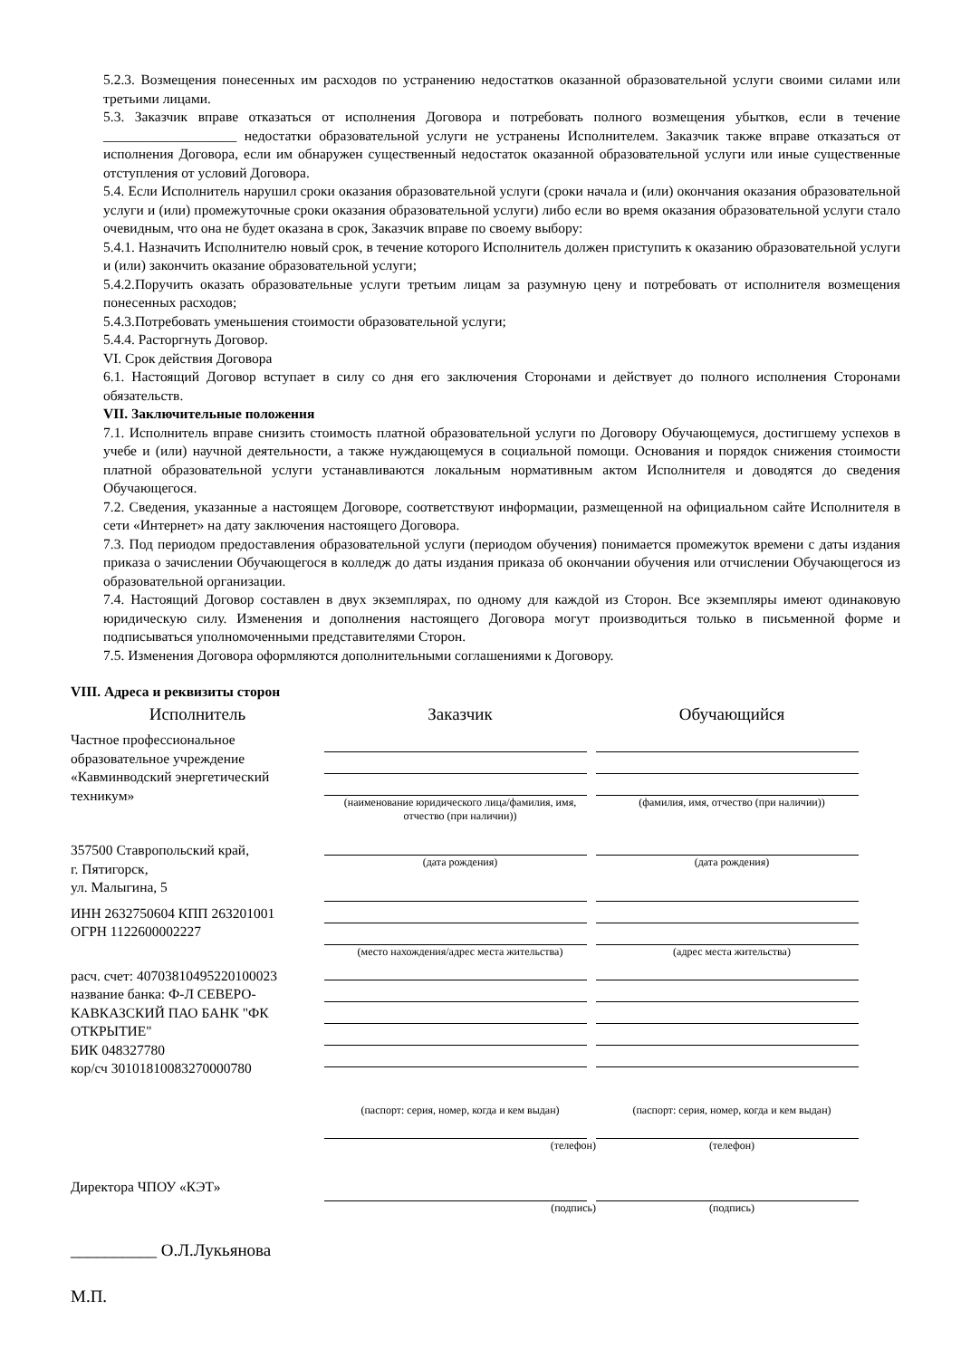5.2.3. Возмещения понесенных им расходов по устранению недостатков оказанной образовательной услуги своими силами или третьими лицами.
5.3. Заказчик вправе отказаться от исполнения Договора и потребовать полного возмещения убытков, если в течение ___________________ недостатки образовательной услуги не устранены Исполнителем. Заказчик также вправе отказаться от исполнения Договора, если им обнаружен существенный недостаток оказанной образовательной услуги или иные существенные отступления от условий Договора.
5.4. Если Исполнитель нарушил сроки оказания образовательной услуги (сроки начала и (или) окончания оказания образовательной услуги и (или) промежуточные сроки оказания образовательной услуги) либо если во время оказания образовательной услуги стало очевидным, что она не будет оказана в срок, Заказчик вправе по своему выбору:
5.4.1. Назначить Исполнителю новый срок, в течение которого Исполнитель должен приступить к оказанию образовательной услуги и (или) закончить оказание образовательной услуги;
5.4.2.Поручить оказать образовательные услуги третьим лицам за разумную цену и потребовать от исполнителя возмещения понесенных расходов;
5.4.3.Потребовать уменьшения стоимости образовательной услуги;
5.4.4. Расторгнуть Договор.
VI. Срок действия Договора
6.1. Настоящий Договор вступает в силу со дня его заключения Сторонами и действует до полного исполнения Сторонами обязательств.
VII. Заключительные положения
7.1. Исполнитель вправе снизить стоимость платной образовательной услуги по Договору Обучающемуся, достигшему успехов в учебе и (или) научной деятельности, а также нуждающемуся в социальной помощи. Основания и порядок снижения стоимости платной образовательной услуги устанавливаются локальным нормативным актом Исполнителя и доводятся до сведения Обучающегося.
7.2. Сведения, указанные а настоящем Договоре, соответствуют информации, размещенной на официальном сайте Исполнителя в сети «Интернет» на дату заключения настоящего Договора.
7.3. Под периодом предоставления образовательной услуги (периодом обучения) понимается промежуток времени с даты издания приказа о зачислении Обучающегося в колледж до даты издания приказа об окончании обучения или отчислении Обучающегося из образовательной организации.
7.4. Настоящий Договор составлен в двух экземплярах, по одному для каждой из Сторон. Все экземпляры имеют одинаковую юридическую силу. Изменения и дополнения настоящего Договора могут производиться только в письменной форме и подписываться уполномоченными представителями Сторон.
7.5. Изменения Договора оформляются дополнительными соглашениями к Договору.
VIII. Адреса и реквизиты сторон
Исполнитель
Частное профессиональное образовательное учреждение «Кавминводский энергетический техникум»
357500 Ставропольский край,
г. Пятигорск,
ул. Малыгина, 5
ИНН 2632750604 КПП 263201001
ОГРН 1122600002227
расч. счет: 40703810495220100023
название банка: Ф-Л СЕВЕРО-КАВКАЗСКИЙ ПАО БАНК "ФК ОТКРЫТИЕ"
БИК 048327780
кор/сч 30101810083270000780
Директора ЧПОУ «КЭТ»
__________ О.Л.Лукьянова
М.П.
Заказчик
(наименование юридического лица/фамилия, имя, отчество (при наличии))
(дата рождения)
(место нахождения/адрес места жительства)
(паспорт: серия, номер, когда и кем выдан)
(телефон)
(подпись)
Обучающийся
(фамилия, имя, отчество (при наличии))
(дата рождения)
(адрес места жительства)
(паспорт: серия, номер, когда и кем выдан)
(телефон)
(подпись)